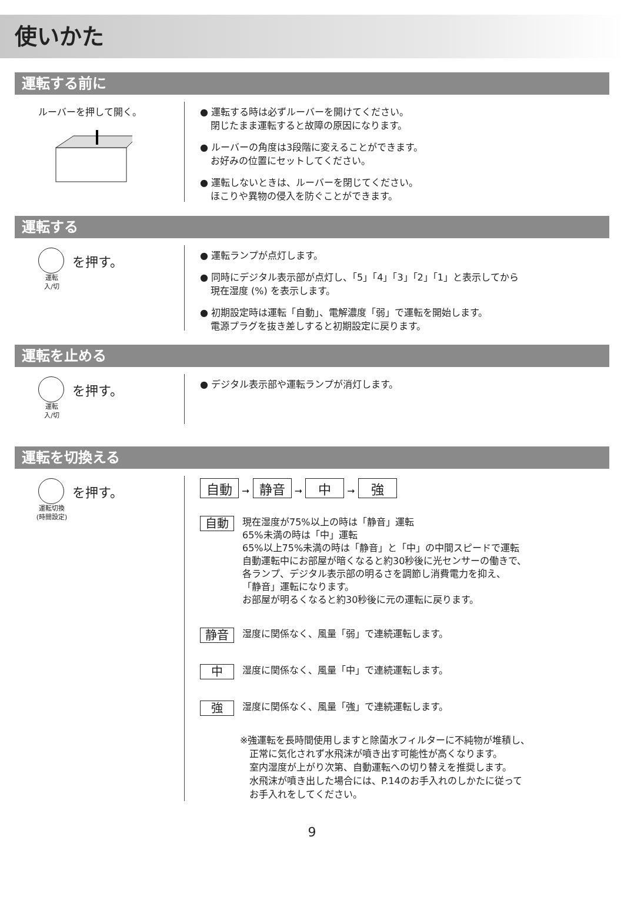使いかた
運転する前に
ルーバーを押して開く。
● 運転する時は必ずルーバーを開けてください。
閉じたまま運転すると故障の原因になります。
● ルーバーの角度は3段階に変えることができます。
お好みの位置にセットしてください。
● 運転しないときは、ルーバーを閉じてください。
ほこりや異物の侵入を防ぐことができます。
運転する
を押す。
運転
入/切
● 運転ランプが点灯します。
● 同時にデジタル表示部が点灯し、「5」「4」「3」「2」「1」と表示してから
現在湿度 (%) を表示します。
● 初期設定時は運転「自動」、電解濃度「弱」で運転を開始します。
電源プラグを抜き差しすると初期設定に戻ります。
運転を止める
を押す。
運転
入/切
● デジタル表示部や運転ランプが消灯します。
運転を切換える
を押す。
運転切換
(時間設定)
自動 ➞ 静音 ➞ 中 ➞ 強
自動
現在湿度が75%以上の時は「静音」運転
65%未満の時は「中」運転
65%以上75%未満の時は「静音」と「中」の中間スピードで運転
自動運転中にお部屋が暗くなると約30秒後に光センサーの働きで、
各ランプ、デジタル表示部の明るさを調節し消費電力を抑え、
「静音」運転になります。
お部屋が明るくなると約30秒後に元の運転に戻ります。
静音
湿度に関係なく、風量「弱」で連続運転します。
中
湿度に関係なく、風量「中」で連続運転します。
強
湿度に関係なく、風量「強」で連続運転します。
※強運転を長時間使用しますと除菌水フィルターに不純物が堆積し、
　正常に気化されず水飛沫が噴き出す可能性が高くなります。
　室内湿度が上がり次第、自動運転への切り替えを推奨します。
　水飛沫が噴き出した場合には、P.14のお手入れのしかたに従って
　お手入れをしてください。
9